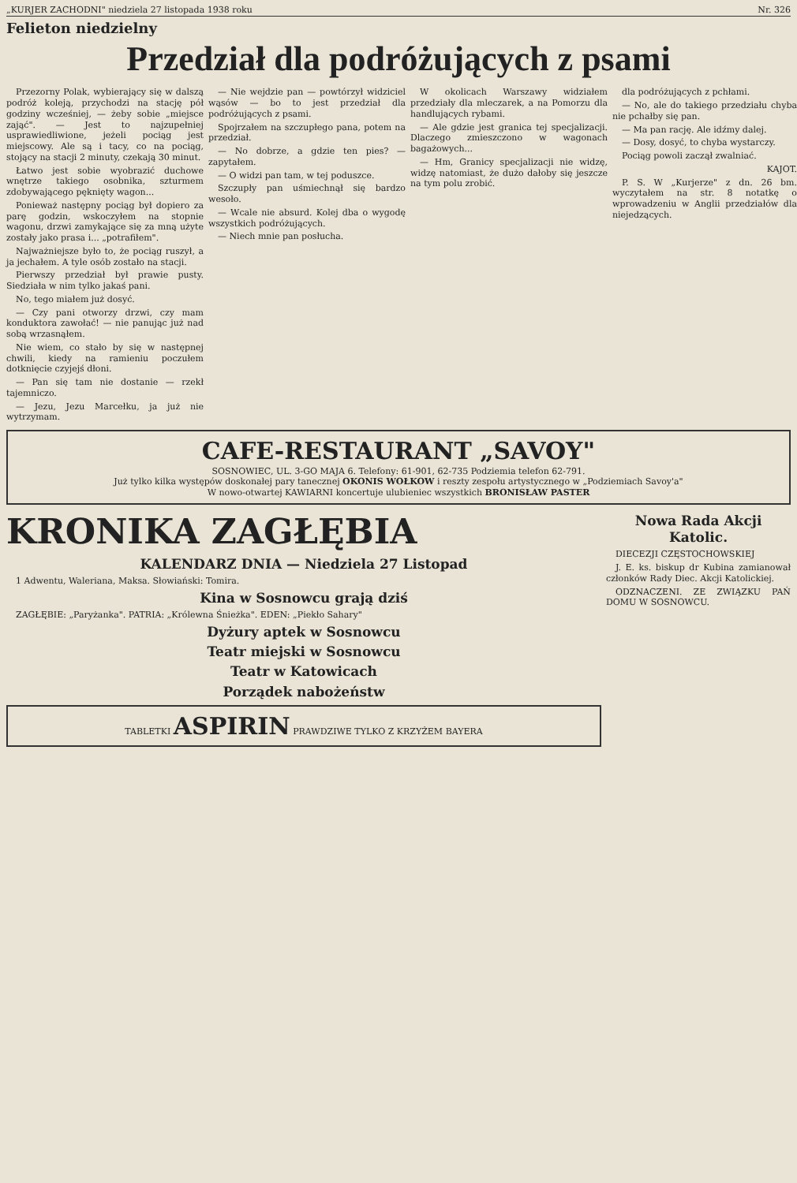„KURJER ZACHODNI" niedziela 27 listopada 1938 roku Nr. 326
Felieton niedzielny
Przedział dla podróżujących z psami
Przezorny Polak, wybierający się w dalszą podróż koleją, przychodzi na stację pół godziny wcześniej, — żeby sobie „miejsce zająć". — Jest to najzupełniej usprawiedliwione, jeżeli pociąg jest miejscowy. Ale są i tacy, co na pociąg, stojący na stacji 2 minuty, czekają 30 minut.
Łatwo jest sobie wyobrazić duchowe wnętrze takiego osobnika, szturmem zdobywającego pęknięty wagon...
Ponieważ następny pociąg był dopiero za parę godzin, wskoczyłem na stopnie wagonu, drzwi zamykające się za mną użyte zostały jako prasa i... „potrafiłem".
Najważniejsze było to, że pociąg ruszył, a ja jechałem. A tyle osób zostało na stacji.
Pierwszy przedział był prawie pusty. Siedziała w nim tylko jakaś pani.
No, tego miałem już dosyć.
— Czy pani otworzy drzwi, czy mam konduktora zawołać! — nie panując już nad sobą wrzasnąłem.
Nie wiem, co stało by się w następnej chwili, kiedy na ramieniu poczułem dotknięcie czyjejś dłoni.
— Pan się tam nie dostanie — rzekł tajemniczo.
— Jezu, Jezu Marcełku, ja już nie wytrzymam.
— Nie wejdzie pan — powtórzył widziciel wąsów — bo to jest przedział dla podróżujących z psami.
Spojrzałem na szczupłego pana, potem na przedział.
— No dobrze, a gdzie ten pies? — zapytałem.
— O widzi pan tam, w tej poduszce.
Szczupły pan uśmiechnął się bardzo wesoło.
— Wcale nie absurd. Kolej dba o wygodę wszystkich podróżujących.
— Niech mnie pan posłucha.
W okolicach Warszawy widziałem przedziały dla mleczarek, a na Pomorzu dla handlujących rybami.
— Ale gdzie jest granica tej specjalizacji. Dlaczego zmieszczono w wagonach bagażowych...
— Hm, Granicy specjalizacji nie widzę, widzę natomiast, że dużo dałoby się jeszcze na tym polu zrobić.
dla podróżujących z pchłami.
— No, ale do takiego przedziału chyba nie pchałby się pan.
— Ma pan rację. Ale idźmy dalej.
— Dosy, dosyć, to chyba wystarczy.
Pociąg powoli zaczął zwalniać.
KAJOT.
P. S. W „Kurjerze" z dn. 26 bm. wyczytałem na str. 8 notatkę o wprowadzeniu w Anglii przedziałów dla niejedzących.
CAFE-RESTAURANT „SAVOY"
SOSNOWIEC, UL. 3-GO MAJA 6. Telefony: 61-901, 62-735 Podziemia telefon 62-791.
Już tylko kilka występów doskonałej pary tanecznej OKONIS WOŁKOW i reszty zespołu artystycznego w „Podziemiach Savoy'a"
W nowo-otwartej KAWIARNI koncertuje ulubieniec wszystkich BRONISŁAW PASTER
KRONIKA ZAGŁĘBIA
KALENDARZ DNIA — Niedziela 27 Listopad
1 Adwentu, Waleriana, Maksa. Słowiański: Tomira.
Kina w Sosnowcu grają dziś
ZAGŁĘBIE: „Paryżanka". PATRIA: „Królewna Śnieżka". EDEN: „Piekło Sahary"
Dyżury aptek w Sosnowcu
Teatr miejski w Sosnowcu
Teatr w Katowicach
Porządek nabożeństw
TABLETKI ASPIRIN PRAWDZIWE TYLKO Z KRZYŻEM BAYERA
Nowa Rada Akcji Katolic.
DIECEZJI CZĘSTOCHOWSKIEJ
J. E. ks. biskup dr Kubina zamianował członków Rady Diec. Akcji Katolickiej.
ODZNACZENI. ZE ZWIĄZKU PAŃ DOMU W SOSNOWCU.